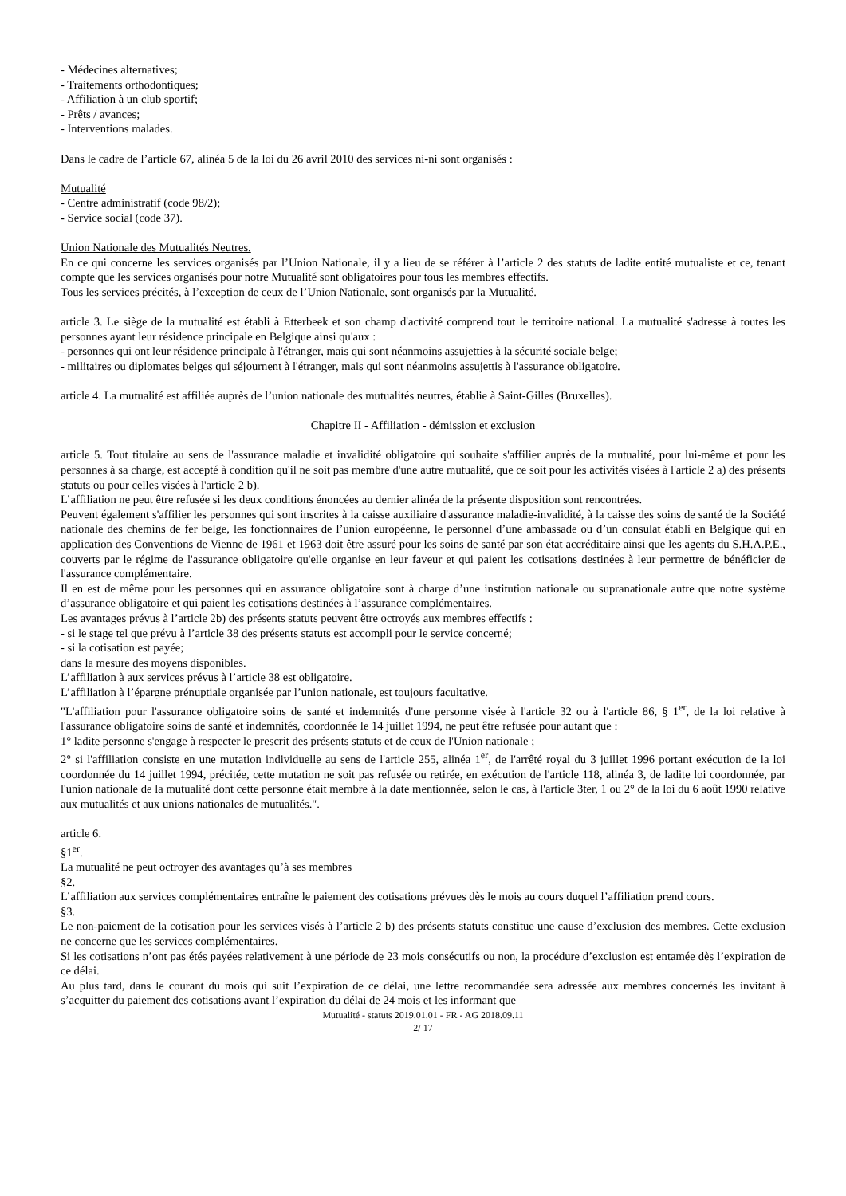- Médecines alternatives;
- Traitements orthodontiques;
- Affiliation à un club sportif;
- Prêts / avances;
- Interventions malades.
Dans le cadre de l’article 67, alinéa 5 de la loi du 26 avril 2010 des services ni-ni sont organisés :
Mutualité
- Centre administratif (code 98/2);
- Service social (code 37).
Union Nationale des Mutualités Neutres.
En ce qui concerne les services organisés par l’Union Nationale, il y a lieu de se référer à l’article 2 des statuts de ladite entité mutualiste et ce, tenant compte que les services organisés pour notre Mutualité sont obligatoires pour tous les membres effectifs.
Tous les services précités, à l’exception de ceux de l’Union Nationale, sont organisés par la Mutualité.
article 3. Le siège de la mutualité est établi à Etterbeek et son champ d'activité comprend tout le territoire national. La mutualité s'adresse à toutes les personnes ayant leur résidence principale en Belgique ainsi qu'aux :
- personnes qui ont leur résidence principale à l'étranger, mais qui sont néanmoins assujetties à la sécurité sociale belge;
- militaires ou diplomates belges qui séjournent à l'étranger, mais qui sont néanmoins assujettis à l'assurance obligatoire.
article 4. La mutualité est affiliée auprès de l’union nationale des mutualités neutres, établie à Saint-Gilles (Bruxelles).
Chapitre II - Affiliation - démission et exclusion
article 5. Tout titulaire au sens de l'assurance maladie et invalidité obligatoire qui souhaite s'affilier auprès de la mutualité, pour lui-même et pour les personnes à sa charge, est accepté à condition qu'il ne soit pas membre d'une autre mutualité, que ce soit pour les activités visées à l'article 2 a) des présents statuts ou pour celles visées à l'article 2 b).
L’affiliation ne peut être refusée si les deux conditions énoncées au dernier alinéa de la présente disposition sont rencontrées.
Peuvent également s'affilier les personnes qui sont inscrites à la caisse auxiliaire d'assurance maladie-invalidité, à la caisse des soins de santé de la Société nationale des chemins de fer belge, les fonctionnaires de l’union européenne, le personnel d’une ambassade ou d’un consulat établi en Belgique qui en application des Conventions de Vienne de 1961 et 1963 doit être assuré pour les soins de santé par son état accréditaire ainsi que les agents du S.H.A.P.E., couverts par le régime de l'assurance obligatoire qu'elle organise en leur faveur et qui paient les cotisations destinées à leur permettre de bénéficier de l'assurance complémentaire.
Il en est de même pour les personnes qui en assurance obligatoire sont à charge d’une institution nationale ou supranationale autre que notre système d’assurance obligatoire et qui paient les cotisations destinées à l’assurance complémentaires.
Les avantages prévus à l’article 2b) des présents statuts peuvent être octroyés aux membres effectifs :
- si le stage tel que prévu à l’article 38 des présents statuts est accompli pour le service concerné;
- si la cotisation est payée;
dans la mesure des moyens disponibles.
L’affiliation à aux services prévus à l’article 38 est obligatoire.
L’affiliation à l’épargne prénuptiale organisée par l’union nationale, est toujours facultative.
"L'affiliation pour l'assurance obligatoire soins de santé et indemnités d'une personne visée à l'article 32 ou à l'article 86, § 1<sup>er</sup>, de la loi relative à l'assurance obligatoire soins de santé et indemnités, coordonnée le 14 juillet 1994, ne peut être refusée pour autant que :
1° ladite personne s'engage à respecter le prescrit des présents statuts et de ceux de l'Union nationale ;
2° si l'affiliation consiste en une mutation individuelle au sens de l'article 255, alinéa 1<sup>er</sup>, de l'arrêté royal du 3 juillet 1996 portant exécution de la loi coordonnée du 14 juillet 1994, précitée, cette mutation ne soit pas refusée ou retirée, en exécution de l'article 118, alinéa 3, de ladite loi coordonnée, par l'union nationale de la mutualité dont cette personne était membre à la date mentionnée, selon le cas, à l'article 3ter, 1 ou 2° de la loi du 6 août 1990 relative aux mutualités et aux unions nationales de mutualités.".
article 6.
§1<sup>er</sup>.
La mutualité ne peut octroyer des avantages qu’à ses membres
§2.
L’affiliation aux services complémentaires entraîne le paiement des cotisations prévues dès le mois au cours duquel l’affiliation prend cours.
§3.
Le non-paiement de la cotisation pour les services visés à l’article 2 b) des présents statuts constitue une cause d’exclusion des membres. Cette exclusion ne concerne que les services complémentaires.
Si les cotisations n’ont pas étés payées relativement à une période de 23 mois consécutifs ou non, la procédure d’exclusion est entamée dès l’expiration de ce délai.
Au plus tard, dans le courant du mois qui suit l’expiration de ce délai, une lettre recommandée sera adressée aux membres concernés les invitant à s’acquitter du paiement des cotisations avant l’expiration du délai de 24 mois et les informant que
Mutualité - statuts 2019.01.01 - FR - AG 2018.09.11
2/ 17